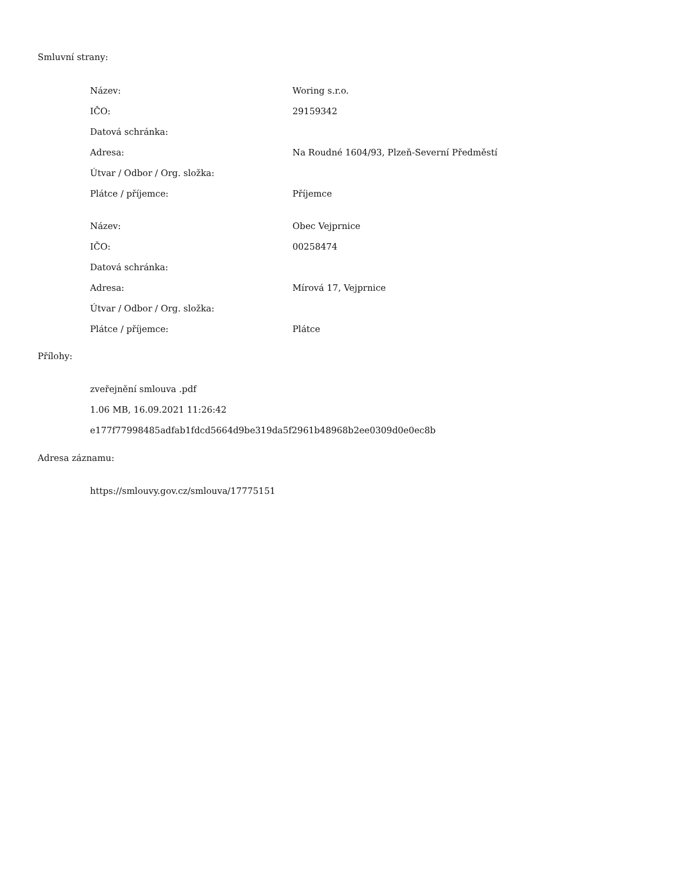Smluvní strany:
| Název: | Woring s.r.o. |
| IČO: | 29159342 |
| Datová schránka: | |
| Adresa: | Na Roudné 1604/93, Plzeň-Severní Předměstí |
| Útvar / Odbor / Org. složka: | |
| Plátce / příjemce: | Příjemce |
| Název: | Obec Vejprnice |
| IČO: | 00258474 |
| Datová schránka: | |
| Adresa: | Mírová 17, Vejprnice |
| Útvar / Odbor / Org. složka: | |
| Plátce / příjemce: | Plátce |
Přílohy:
zveřejnění smlouva .pdf
1.06 MB, 16.09.2021 11:26:42
e177f77998485adfab1fdcd5664d9be319da5f2961b48968b2ee0309d0e0ec8b
Adresa záznamu:
https://smlouvy.gov.cz/smlouva/17775151